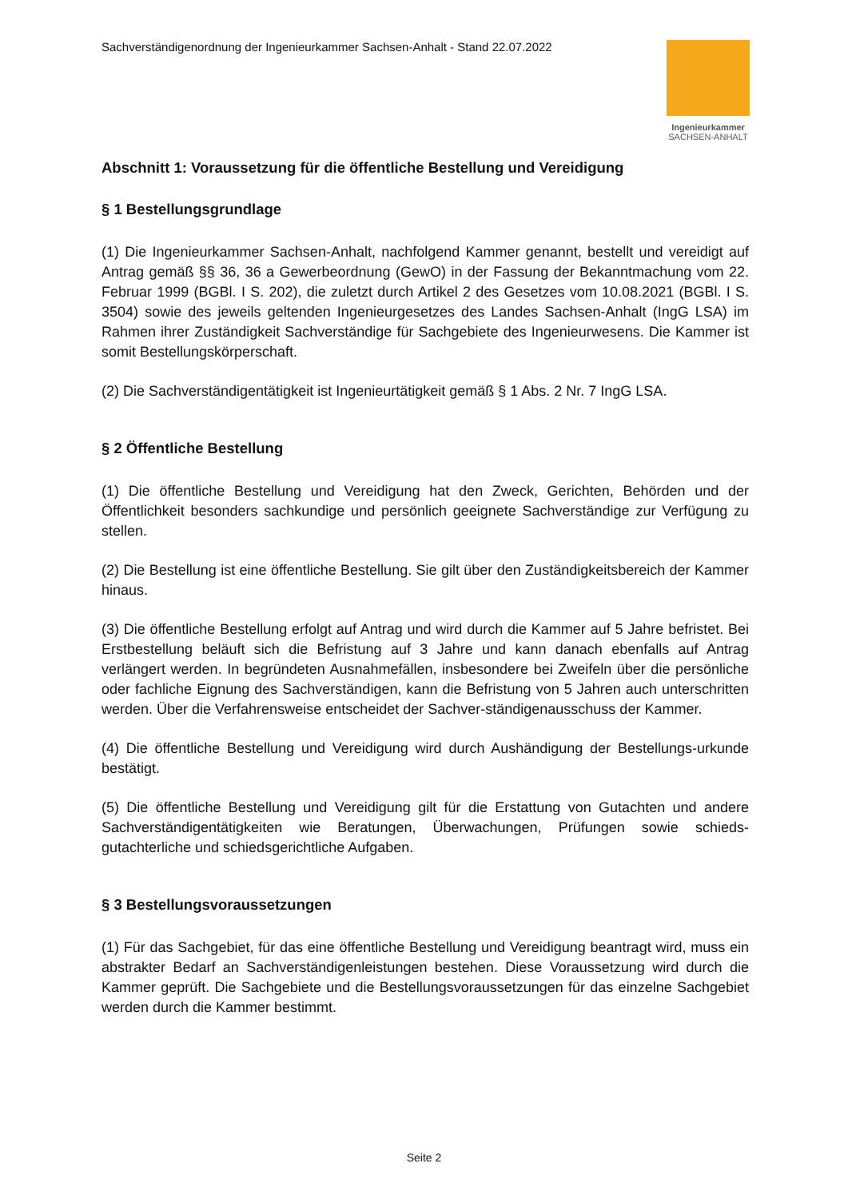Sachverständigenordnung der Ingenieurkammer Sachsen-Anhalt - Stand 22.07.2022
Ingenieurkammer
SACHSEN-ANHALT
Abschnitt 1: Voraussetzung für die öffentliche Bestellung und Vereidigung
§ 1 Bestellungsgrundlage
(1) Die Ingenieurkammer Sachsen-Anhalt, nachfolgend Kammer genannt, bestellt und vereidigt auf Antrag gemäß §§ 36, 36 a Gewerbeordnung (GewO) in der Fassung der Bekanntmachung vom 22. Februar 1999 (BGBl. I S. 202), die zuletzt durch Artikel 2 des Gesetzes vom 10.08.2021 (BGBl. I S. 3504) sowie des jeweils geltenden Ingenieurgesetzes des Landes Sachsen-Anhalt (IngG LSA) im Rahmen ihrer Zuständigkeit Sachverständige für Sachgebiete des Ingenieurwesens. Die Kammer ist somit Bestellungskörperschaft.
(2) Die Sachverständigentätigkeit ist Ingenieurtätigkeit gemäß § 1 Abs. 2 Nr. 7 IngG LSA.
§ 2 Öffentliche Bestellung
(1) Die öffentliche Bestellung und Vereidigung hat den Zweck, Gerichten, Behörden und der Öffentlichkeit besonders sachkundige und persönlich geeignete Sachverständige zur Verfügung zu stellen.
(2) Die Bestellung ist eine öffentliche Bestellung. Sie gilt über den Zuständigkeitsbereich der Kammer hinaus.
(3) Die öffentliche Bestellung erfolgt auf Antrag und wird durch die Kammer auf 5 Jahre befristet. Bei Erstbestellung beläuft sich die Befristung auf 3 Jahre und kann danach ebenfalls auf Antrag verlängert werden. In begründeten Ausnahmefällen, insbesondere bei Zweifeln über die persönliche oder fachliche Eignung des Sachverständigen, kann die Befristung von 5 Jahren auch unterschritten werden. Über die Verfahrensweise entscheidet der Sachver-ständigenausschuss der Kammer.
(4) Die öffentliche Bestellung und Vereidigung wird durch Aushändigung der Bestellungs-urkunde bestätigt.
(5) Die öffentliche Bestellung und Vereidigung gilt für die Erstattung von Gutachten und andere Sachverständigentätigkeiten wie Beratungen, Überwachungen, Prüfungen sowie schieds-gutachterliche und schiedsgerichtliche Aufgaben.
§ 3 Bestellungsvoraussetzungen
(1) Für das Sachgebiet, für das eine öffentliche Bestellung und Vereidigung beantragt wird, muss ein abstrakter Bedarf an Sachverständigenleistungen bestehen. Diese Voraussetzung wird durch die Kammer geprüft. Die Sachgebiete und die Bestellungsvoraussetzungen für das einzelne Sachgebiet werden durch die Kammer bestimmt.
Seite 2